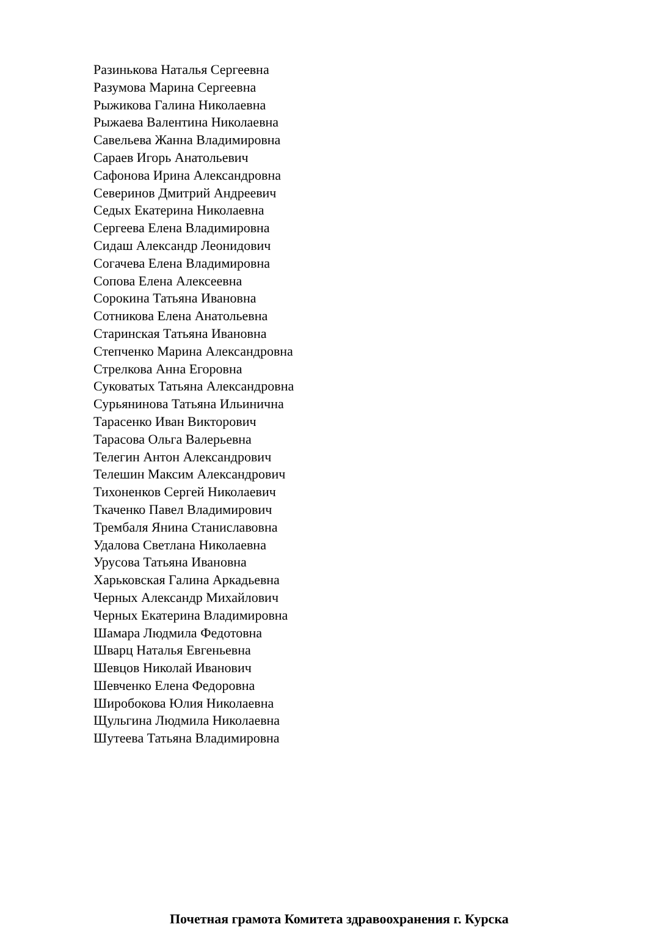Разинькова Наталья Сергеевна
Разумова Марина Сергеевна
Рыжикова Галина Николаевна
Рыжаева Валентина Николаевна
Савельева Жанна Владимировна
Сараев Игорь Анатольевич
Сафонова Ирина Александровна
Северинов Дмитрий Андреевич
Седых Екатерина Николаевна
Сергеева Елена Владимировна
Сидаш Александр Леонидович
Согачева Елена Владимировна
Сопова Елена Алексеевна
Сорокина Татьяна Ивановна
Сотникова Елена Анатольевна
Старинская Татьяна Ивановна
Степченко Марина Александровна
Стрелкова Анна Егоровна
Суковатых Татьяна Александровна
Сурьянинова Татьяна Ильинична
Тарасенко Иван Викторович
Тарасова Ольга Валерьевна
Телегин Антон Александрович
Телешин Максим Александрович
Тихоненков Сергей Николаевич
Ткаченко Павел Владимирович
Трембаля Янина Станиславовна
Удалова Светлана Николаевна
Урусова Татьяна Ивановна
Харьковская Галина Аркадьевна
Черных Александр Михайлович
Черных Екатерина Владимировна
Шамара Людмила Федотовна
Шварц Наталья Евгеньевна
Шевцов Николай Иванович
Шевченко Елена Федоровна
Широбокова Юлия Николаевна
Щульгина Людмила Николаевна
Шутеева Татьяна Владимировна
Почетная грамота Комитета здравоохранения г. Курска